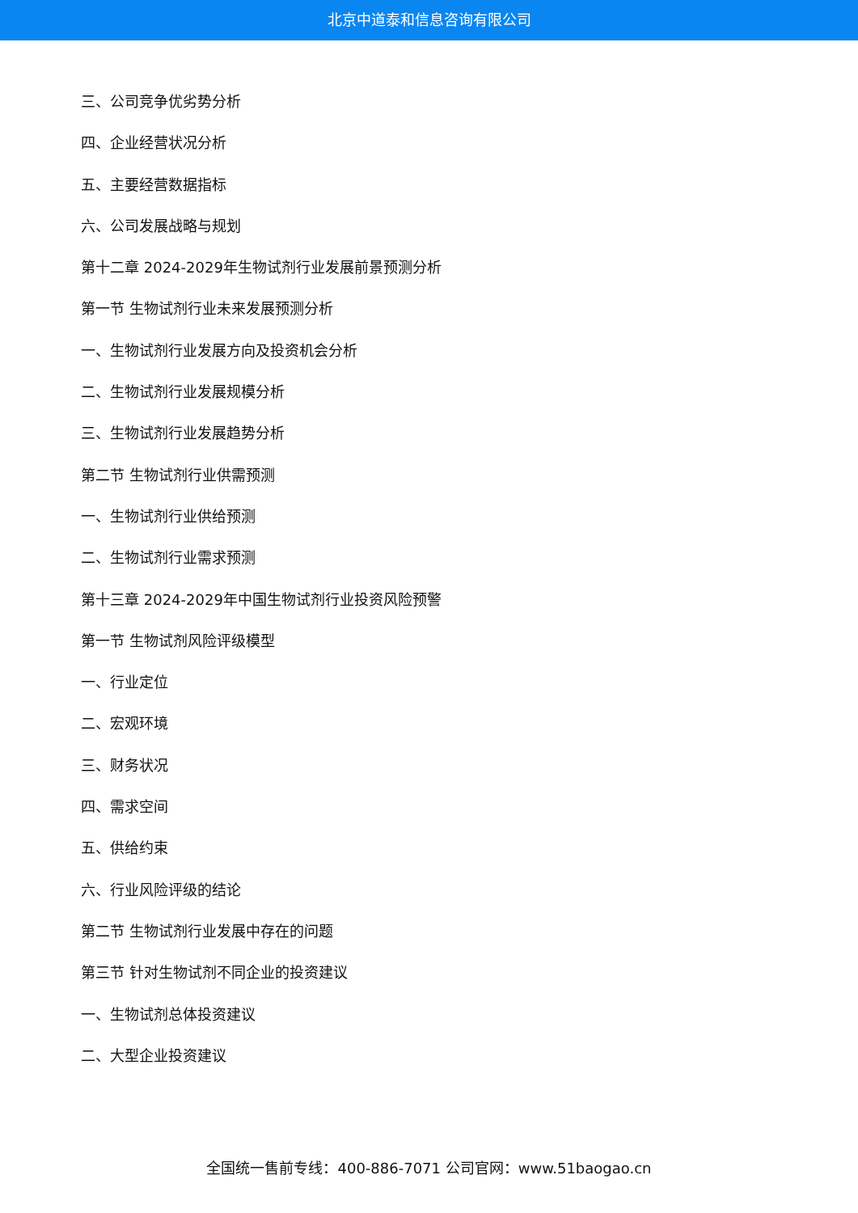北京中道泰和信息咨询有限公司
三、公司竞争优劣势分析
四、企业经营状况分析
五、主要经营数据指标
六、公司发展战略与规划
第十二章 2024-2029年生物试剂行业发展前景预测分析
第一节 生物试剂行业未来发展预测分析
一、生物试剂行业发展方向及投资机会分析
二、生物试剂行业发展规模分析
三、生物试剂行业发展趋势分析
第二节 生物试剂行业供需预测
一、生物试剂行业供给预测
二、生物试剂行业需求预测
第十三章 2024-2029年中国生物试剂行业投资风险预警
第一节 生物试剂风险评级模型
一、行业定位
二、宏观环境
三、财务状况
四、需求空间
五、供给约束
六、行业风险评级的结论
第二节 生物试剂行业发展中存在的问题
第三节 针对生物试剂不同企业的投资建议
一、生物试剂总体投资建议
二、大型企业投资建议
全国统一售前专线：400-886-7071 公司官网：www.51baogao.cn